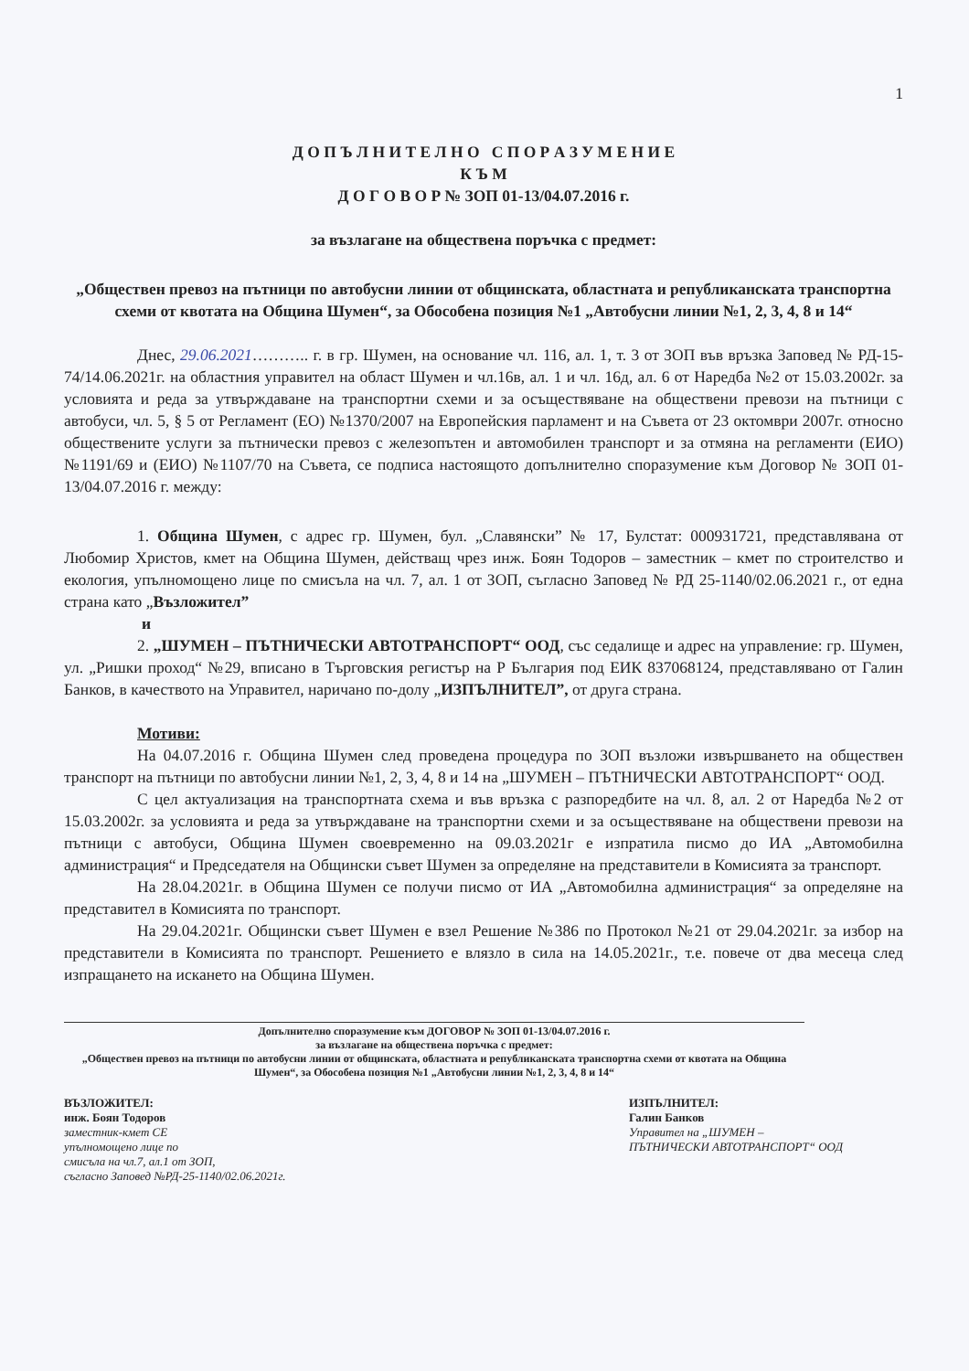1
Д О П Ъ Л Н И Т Е Л Н О С П О Р А З У М Е Н И Е
К Ъ М
Д О Г О В О Р № ЗОП 01-13/04.07.2016 г.
за възлагане на обществена поръчка с предмет:
„Обществен превоз на пътници по автобусни линии от общинската, областната и републиканската транспортна схеми от квотата на Община Шумен“, за Обособена позиция №1 „Автобусни линии №1, 2, 3, 4, 8 и 14“
Днес, 29.06.2021……….. г. в гр. Шумен, на основание чл. 116, ал. 1, т. 3 от ЗОП във връзка Заповед № РД-15-74/14.06.2021г. на областния управител на област Шумен и чл.16в, ал. 1 и чл. 16д, ал. 6 от Наредба №2 от 15.03.2002г. за условията и реда за утвърждаване на транспортни схеми и за осъществяване на обществени превози на пътници с автобуси, чл. 5, § 5 от Регламент (ЕО) №1370/2007 на Европейския парламент и на Съвета от 23 октомври 2007г. относно обществените услуги за пътнически превоз с железопътен и автомобилен транспорт и за отмяна на регламенти (ЕИО) №1191/69 и (ЕИО) №1107/70 на Съвета, се подписа настоящото допълнително споразумение към Договор № ЗОП 01-13/04.07.2016 г. между:
1. Община Шумен, с адрес гр. Шумен, бул. „Славянски” № 17, Булстат: 000931721, представлявана от Любомир Христов, кмет на Община Шумен, действащ чрез инж. Боян Тодоров – заместник – кмет по строителство и екология, упълномощено лице по смисъла на чл. 7, ал. 1 от ЗОП, съгласно Заповед № РД 25-1140/02.06.2021 г., от една страна като „Възложител”
и
2. „ШУМЕН – ПЪТНИЧЕСКИ АВТОТРАНСПОРТ“ ООД, със седалище и адрес на управление: гр. Шумен, ул. „Ришки проход“ №29, вписано в Търговския регистър на Р България под ЕИК 837068124, представлявано от Галин Банков, в качеството на Управител, наричано по-долу „ИЗПЪЛНИТЕЛ”, от друга страна.
Мотиви:
На 04.07.2016 г. Община Шумен след проведена процедура по ЗОП възложи извършването на обществен транспорт на пътници по автобусни линии №1, 2, 3, 4, 8 и 14 на „ШУМЕН – ПЪТНИЧЕСКИ АВТОТРАНСПОРТ“ ООД.
С цел актуализация на транспортната схема и във връзка с разпоредбите на чл. 8, ал. 2 от Наредба №2 от 15.03.2002г. за условията и реда за утвърждаване на транспортни схеми и за осъществяване на обществени превози на пътници с автобуси, Община Шумен своевременно на 09.03.2021г е изпратила писмо до ИА „Автомобилна администрация“ и Председателя на Общински съвет Шумен за определяне на представители в Комисията за транспорт.
На 28.04.2021г. в Община Шумен се получи писмо от ИА „Автомобилна администрация“ за определяне на представител в Комисията по транспорт.
На 29.04.2021г. Общински съвет Шумен е взел Решение №386 по Протокол №21 от 29.04.2021г. за избор на представители в Комисията по транспорт. Решението е влязло в сила на 14.05.2021г., т.е. повече от два месеца след изпращането на искането на Община Шумен.
Допълнително споразумение към ДОГОВОР № ЗОП 01-13/04.07.2016 г.
за възлагане на обществена поръчка с предмет:
„Обществен превоз на пътници по автобусни линии от общинската, областната и републиканската транспортна схеми от квотата на Община Шумен“, за Обособена позиция №1 „Автобусни линии №1, 2, 3, 4, 8 и 14“
ВЪЗЛОЖИТЕЛ:
инж. Боян Тодоров
заместник-кмет СЕ
упълномощено лице по
смисъла на чл.7, ал.1 от ЗОП,
съгласно Заповед №РД-25-1140/02.06.2021г.
ИЗПЪЛНИТЕЛ:
Галин Банков
Управител на „ШУМЕН –
ПЪТНИЧЕСКИ АВТОТРАНСПОРТ“ ООД